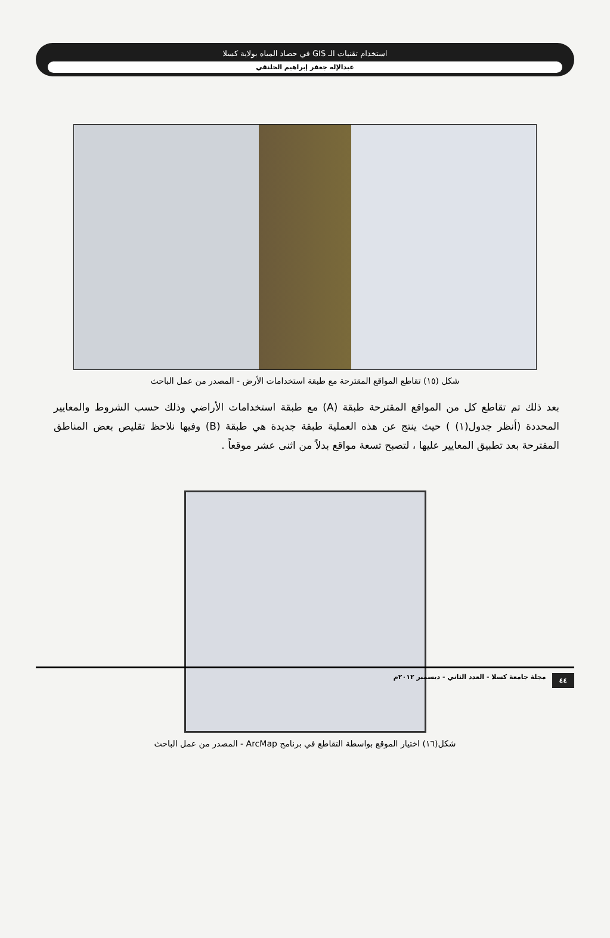استخدام تقنيات الـ GIS في حصاد المياه بولاية كسلا
عبدالإله جعفر إبراهيم الحلنقي
شكل (١٥) تقاطع المواقع المقترحة مع طبقة استخدامات الأرض - المصدر من عمل الباحث
بعد ذلك تم تقاطع كل من المواقع المقترحة طبقة (A) مع طبقة استخدامات الأراضي وذلك حسب الشروط والمعايير المحددة (أنظر جدول(١) ) حيث ينتج عن هذه العملية طبقة جديدة هي طبقة (B) وفيها نلاحظ تقليص بعض المناطق المقترحة بعد تطبيق المعايير عليها ، لتصبح تسعة مواقع بدلاً من اثنى عشر موقعاً .
شكل(١٦) اختيار الموقع بواسطة التقاطع في برنامج ArcMap - المصدر من عمل الباحث
٤٤ مجلة جامعة كسلا - العدد الثاني - ديسمبر ٢٠١٢م